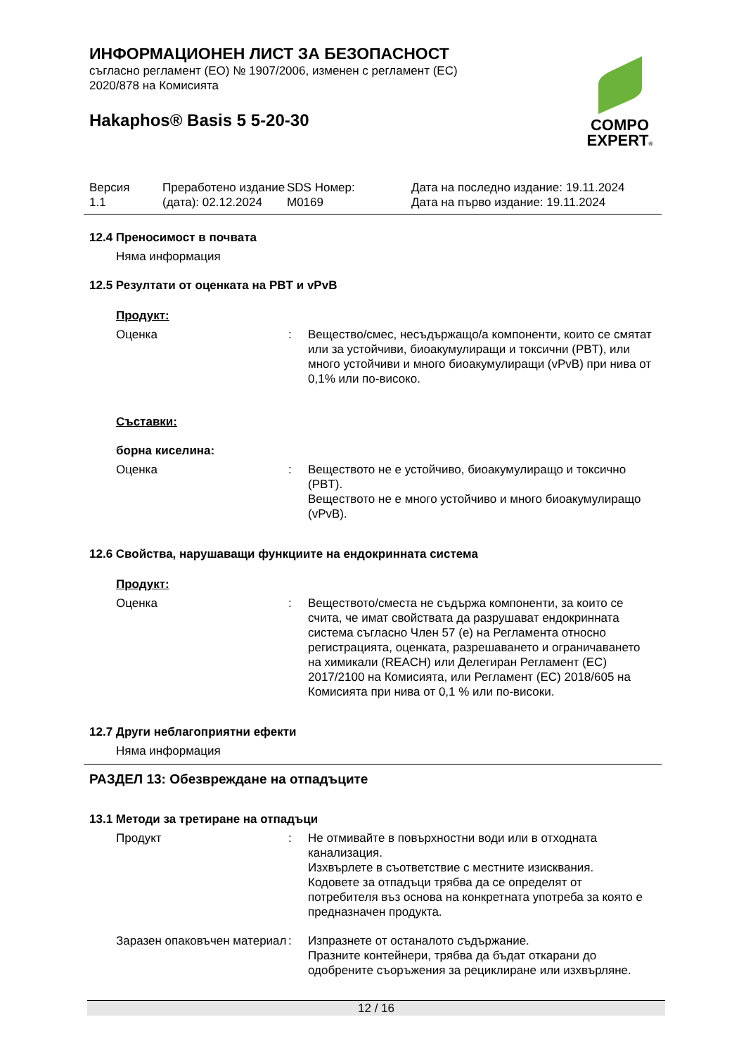COMPO
EXPERT®
ИНФОРМАЦИОНЕН ЛИСТ ЗА БЕЗОПАСНОСТ
съгласно регламент (ЕО) № 1907/2006, изменен с регламент (ЕС)
2020/878 на Комисията
Hakaphos® Basis 5 5-20-30
Версия
1.1
Преработено издание (дата): 02.12.2024
SDS Номер:
M0169
Дата на последно издание: 19.11.2024
Дата на първо издание: 19.11.2024
12.4 Преносимост в почвата
Няма информация
12.5 Резултати от оценката на PBT и vPvB
Продукт:
Оценка : Вещество/смес, несъдържащо/а компоненти, които се смятат или за устойчиви, биоакумулиращи и токсични (PBT), или много устойчиви и много биоакумулиращи (vPvB) при нива от 0,1% или по-високо.
Съставки:
борна киселина:
Оценка : Веществото не е устойчиво, биоакумулиращо и токсично (PBT).
Веществото не е много устойчиво и много биоакумулиращо (vPvB).
12.6 Свойства, нарушаващи функциите на ендокринната система
Продукт:
Оценка : Веществото/сместа не съдържа компоненти, за които се счита, че имат свойствата да разрушават ендокринната система съгласно Член 57 (е) на Регламента относно регистрацията, оценката, разрешаването и ограничаването на химикали (REACH) или Делегиран Регламент (ЕС) 2017/2100 на Комисията, или Регламент (ЕС) 2018/605 на Комисията при нива от 0,1 % или по-високи.
12.7 Други неблагоприятни ефекти
Няма информация
РАЗДЕЛ 13: Обезвреждане на отпадъците
13.1 Методи за третиране на отпадъци
Продукт : Не отмивайте в повърхностни води или в отходната канализация.
Изхвърлете в съответствие с местните изисквания.
Кодовете за отпадъци трябва да се определят от потребителя въз основа на конкретната употреба за която е предназначен продукта.
Заразен опаковъчен материал
: Изпразнете от останалото съдържание.
Празните контейнери, трябва да бъдат откарани до одобрените съоръжения за рециклиране или изхвърляне.
12 / 16